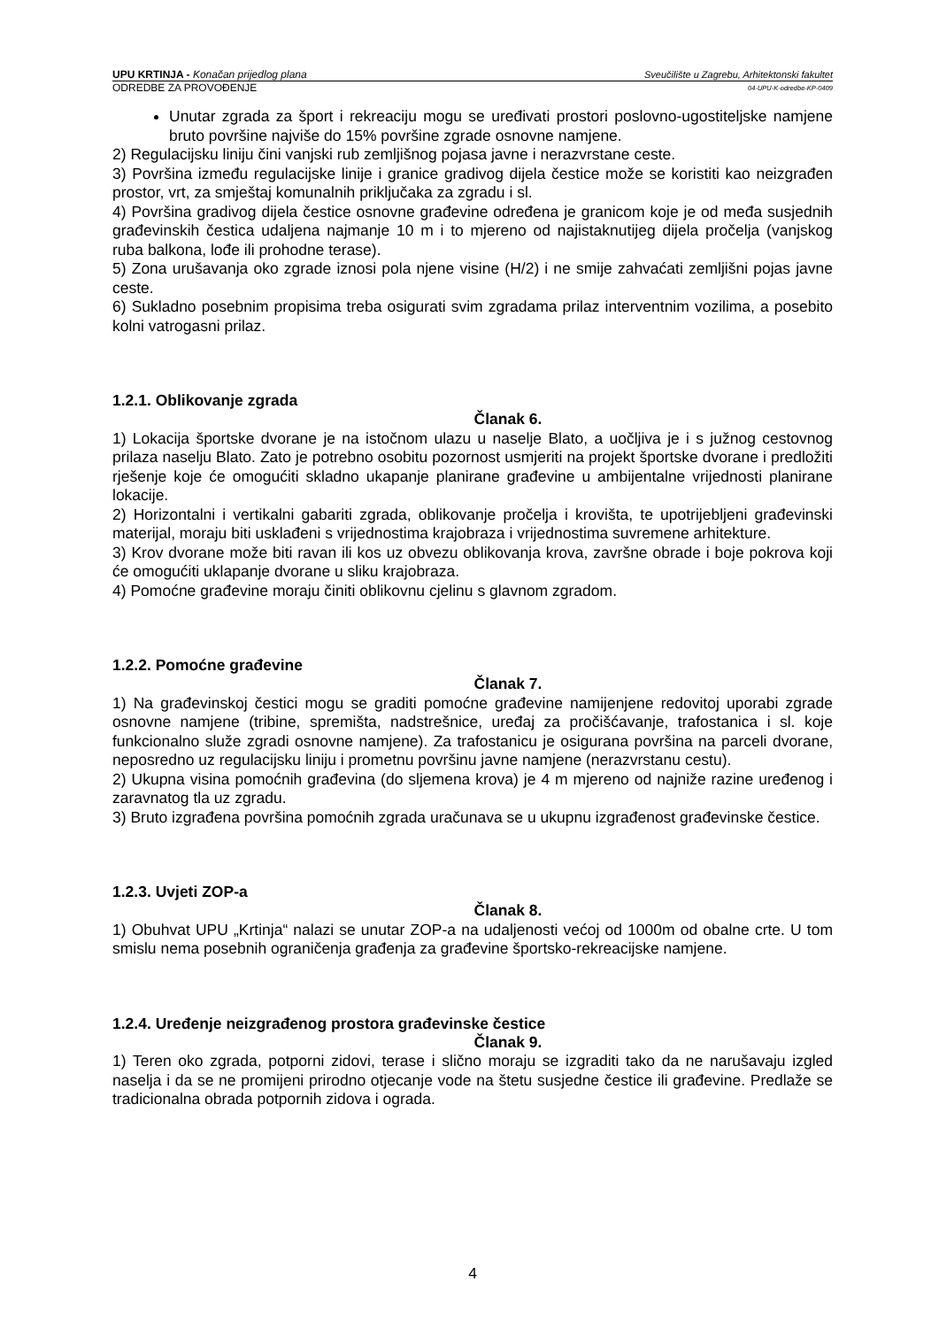UPU KRTINJA - Konačan prijedlog plana Sveučilište u Zagrebu, Arhitektonski fakultet
ODREDBE ZA PROVOĐENJE 04-UPU-K-odredbe-KP-0409
Unutar zgrada za šport i rekreaciju mogu se uređivati prostori poslovno-ugostiteljske namjene bruto površine najviše do 15% površine zgrade osnovne namjene.
2) Regulacijsku liniju čini vanjski rub zemljišnog pojasa javne i nerazvrstane ceste.
3) Površina između regulacijske linije i granice gradivog dijela čestice može se koristiti kao neizgrađen prostor, vrt, za smještaj komunalnih priključaka za zgradu i sl.
4) Površina gradivog dijela čestice osnovne građevine određena je granicom koje je od međa susjednih građevinskih čestica udaljena najmanje 10 m i to mjereno od najistaknutijeg dijela pročelja (vanjskog ruba balkona, lođe ili prohodne terase).
5) Zona urušavanja oko zgrade iznosi pola njene visine (H/2) i ne smije zahvaćati zemljišni pojas javne ceste.
6) Sukladno posebnim propisima treba osigurati svim zgradama prilaz interventnim vozilima, a posebito kolni vatrogasni prilaz.
1.2.1. Oblikovanje zgrada
Članak 6.
1) Lokacija športske dvorane je na istočnom ulazu u naselje Blato, a uočljiva je i s južnog cestovnog prilaza naselju Blato. Zato je potrebno osobitu pozornost usmjeriti na projekt športske dvorane i predložiti rješenje koje će omogućiti skladno ukapanje planirane građevine u ambijentalne vrijednosti planirane lokacije.
2) Horizontalni i vertikalni gabariti zgrada, oblikovanje pročelja i krovišta, te upotrijebljeni građevinski materijal, moraju biti usklađeni s vrijednostima krajobraza i vrijednostima suvremene arhitekture.
3) Krov dvorane može biti ravan ili kos uz obvezu oblikovanja krova, završne obrade i boje pokrova koji će omogućiti uklapanje dvorane u sliku krajobraza.
4) Pomoćne građevine moraju činiti oblikovnu cjelinu s glavnom zgradom.
1.2.2. Pomoćne građevine
Članak 7.
1) Na građevinskoj čestici mogu se graditi pomoćne građevine namijenjene redovitoj uporabi zgrade osnovne namjene (tribine, spremišta, nadstrešnice, uređaj za pročišćavanje, trafostanica i sl. koje funkcionalno služe zgradi osnovne namjene). Za trafostanicu je osigurana površina na parceli dvorane, neposredno uz regulacijsku liniju i prometnu površinu javne namjene (nerazvrstanu cestu).
2) Ukupna visina pomoćnih građevina (do sljemena krova) je 4 m mjereno od najniže razine uređenog i zaravnatog tla uz zgradu.
3) Bruto izgrađena površina pomoćnih zgrada uračunava se u ukupnu izgrađenost građevinske čestice.
1.2.3. Uvjeti ZOP-a
Članak 8.
1) Obuhvat UPU „Krtinja“ nalazi se unutar ZOP-a na udaljenosti većoj od 1000m od obalne crte. U tom smislu nema posebnih ograničenja građenja za građevine športsko-rekreacijske namjene.
1.2.4. Uređenje neizgrađenog prostora građevinske čestice
Članak 9.
1) Teren oko zgrada, potporni zidovi, terase i slično moraju se izgraditi tako da ne narušavaju izgled naselja i da se ne promijeni prirodno otjecanje vode na štetu susjedne čestice ili građevine. Predlaže se tradicionalna obrada potpornih zidova i ograda.
4